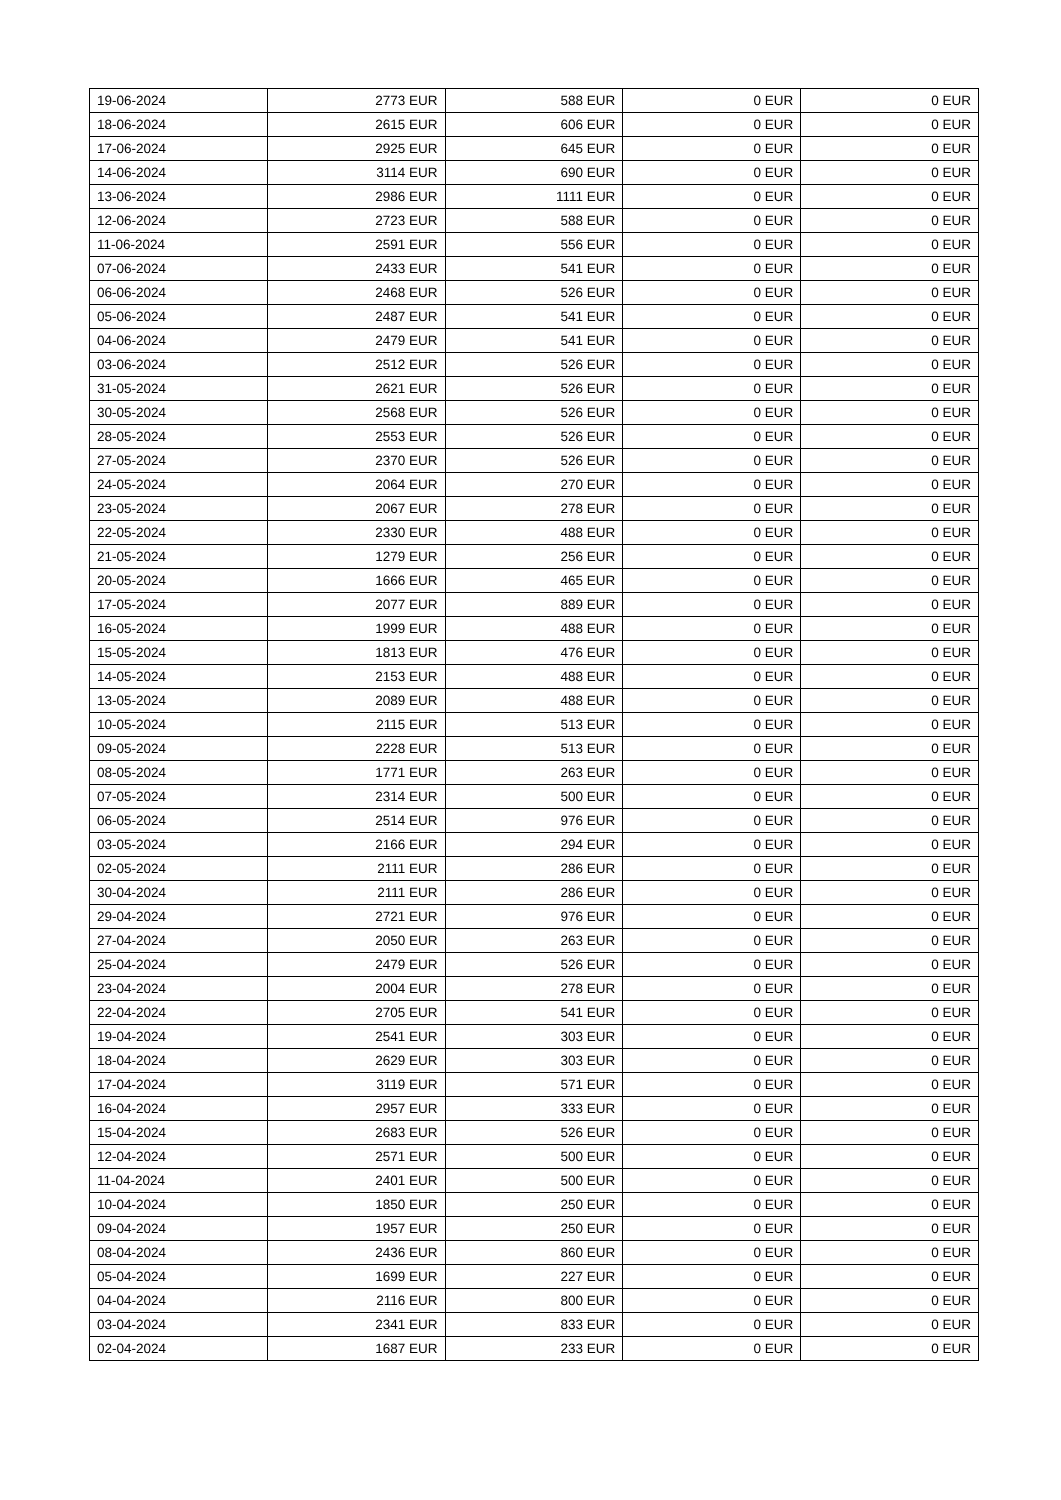| 19-06-2024 | 2773 EUR | 588 EUR | 0 EUR | 0 EUR |
| 18-06-2024 | 2615 EUR | 606 EUR | 0 EUR | 0 EUR |
| 17-06-2024 | 2925 EUR | 645 EUR | 0 EUR | 0 EUR |
| 14-06-2024 | 3114 EUR | 690 EUR | 0 EUR | 0 EUR |
| 13-06-2024 | 2986 EUR | 1111 EUR | 0 EUR | 0 EUR |
| 12-06-2024 | 2723 EUR | 588 EUR | 0 EUR | 0 EUR |
| 11-06-2024 | 2591 EUR | 556 EUR | 0 EUR | 0 EUR |
| 07-06-2024 | 2433 EUR | 541 EUR | 0 EUR | 0 EUR |
| 06-06-2024 | 2468 EUR | 526 EUR | 0 EUR | 0 EUR |
| 05-06-2024 | 2487 EUR | 541 EUR | 0 EUR | 0 EUR |
| 04-06-2024 | 2479 EUR | 541 EUR | 0 EUR | 0 EUR |
| 03-06-2024 | 2512 EUR | 526 EUR | 0 EUR | 0 EUR |
| 31-05-2024 | 2621 EUR | 526 EUR | 0 EUR | 0 EUR |
| 30-05-2024 | 2568 EUR | 526 EUR | 0 EUR | 0 EUR |
| 28-05-2024 | 2553 EUR | 526 EUR | 0 EUR | 0 EUR |
| 27-05-2024 | 2370 EUR | 526 EUR | 0 EUR | 0 EUR |
| 24-05-2024 | 2064 EUR | 270 EUR | 0 EUR | 0 EUR |
| 23-05-2024 | 2067 EUR | 278 EUR | 0 EUR | 0 EUR |
| 22-05-2024 | 2330 EUR | 488 EUR | 0 EUR | 0 EUR |
| 21-05-2024 | 1279 EUR | 256 EUR | 0 EUR | 0 EUR |
| 20-05-2024 | 1666 EUR | 465 EUR | 0 EUR | 0 EUR |
| 17-05-2024 | 2077 EUR | 889 EUR | 0 EUR | 0 EUR |
| 16-05-2024 | 1999 EUR | 488 EUR | 0 EUR | 0 EUR |
| 15-05-2024 | 1813 EUR | 476 EUR | 0 EUR | 0 EUR |
| 14-05-2024 | 2153 EUR | 488 EUR | 0 EUR | 0 EUR |
| 13-05-2024 | 2089 EUR | 488 EUR | 0 EUR | 0 EUR |
| 10-05-2024 | 2115 EUR | 513 EUR | 0 EUR | 0 EUR |
| 09-05-2024 | 2228 EUR | 513 EUR | 0 EUR | 0 EUR |
| 08-05-2024 | 1771 EUR | 263 EUR | 0 EUR | 0 EUR |
| 07-05-2024 | 2314 EUR | 500 EUR | 0 EUR | 0 EUR |
| 06-05-2024 | 2514 EUR | 976 EUR | 0 EUR | 0 EUR |
| 03-05-2024 | 2166 EUR | 294 EUR | 0 EUR | 0 EUR |
| 02-05-2024 | 2111 EUR | 286 EUR | 0 EUR | 0 EUR |
| 30-04-2024 | 2111 EUR | 286 EUR | 0 EUR | 0 EUR |
| 29-04-2024 | 2721 EUR | 976 EUR | 0 EUR | 0 EUR |
| 27-04-2024 | 2050 EUR | 263 EUR | 0 EUR | 0 EUR |
| 25-04-2024 | 2479 EUR | 526 EUR | 0 EUR | 0 EUR |
| 23-04-2024 | 2004 EUR | 278 EUR | 0 EUR | 0 EUR |
| 22-04-2024 | 2705 EUR | 541 EUR | 0 EUR | 0 EUR |
| 19-04-2024 | 2541 EUR | 303 EUR | 0 EUR | 0 EUR |
| 18-04-2024 | 2629 EUR | 303 EUR | 0 EUR | 0 EUR |
| 17-04-2024 | 3119 EUR | 571 EUR | 0 EUR | 0 EUR |
| 16-04-2024 | 2957 EUR | 333 EUR | 0 EUR | 0 EUR |
| 15-04-2024 | 2683 EUR | 526 EUR | 0 EUR | 0 EUR |
| 12-04-2024 | 2571 EUR | 500 EUR | 0 EUR | 0 EUR |
| 11-04-2024 | 2401 EUR | 500 EUR | 0 EUR | 0 EUR |
| 10-04-2024 | 1850 EUR | 250 EUR | 0 EUR | 0 EUR |
| 09-04-2024 | 1957 EUR | 250 EUR | 0 EUR | 0 EUR |
| 08-04-2024 | 2436 EUR | 860 EUR | 0 EUR | 0 EUR |
| 05-04-2024 | 1699 EUR | 227 EUR | 0 EUR | 0 EUR |
| 04-04-2024 | 2116 EUR | 800 EUR | 0 EUR | 0 EUR |
| 03-04-2024 | 2341 EUR | 833 EUR | 0 EUR | 0 EUR |
| 02-04-2024 | 1687 EUR | 233 EUR | 0 EUR | 0 EUR |